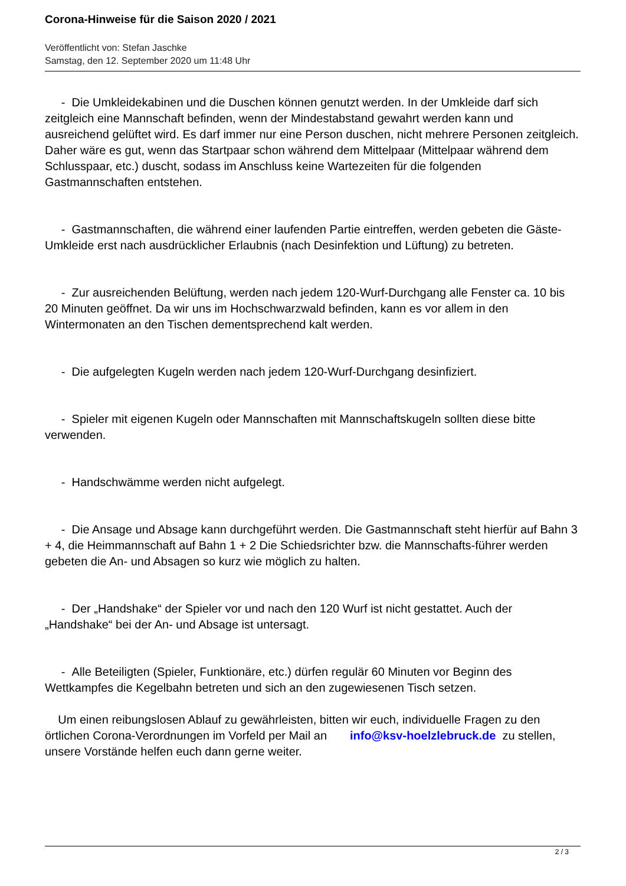Corona-Hinweise für die Saison 2020 / 2021
Veröffentlicht von: Stefan Jaschke
Samstag, den 12. September 2020 um 11:48 Uhr
- Die Umkleidekabinen und die Duschen können genutzt werden. In der Umkleide darf sich zeitgleich eine Mannschaft befinden, wenn der Mindestabstand gewahrt werden kann und ausreichend gelüftet wird. Es darf immer nur eine Person duschen, nicht mehrere Personen zeitgleich. Daher wäre es gut, wenn das Startpaar schon während dem Mittelpaar (Mittelpaar während dem Schlusspaar, etc.) duscht, sodass im Anschluss keine Wartezeiten für die folgenden Gastmannschaften entstehen.
- Gastmannschaften, die während einer laufenden Partie eintreffen, werden gebeten die Gäste-Umkleide erst nach ausdrücklicher Erlaubnis (nach Desinfektion und Lüftung) zu betreten.
- Zur ausreichenden Belüftung, werden nach jedem 120-Wurf-Durchgang alle Fenster ca. 10 bis 20 Minuten geöffnet. Da wir uns im Hochschwarzwald befinden, kann es vor allem in den Wintermonaten an den Tischen dementsprechend kalt werden.
- Die aufgelegten Kugeln werden nach jedem 120-Wurf-Durchgang desinfiziert.
- Spieler mit eigenen Kugeln oder Mannschaften mit Mannschaftskugeln sollten diese bitte verwenden.
- Handschwämme werden nicht aufgelegt.
- Die Ansage und Absage kann durchgeführt werden. Die Gastmannschaft steht hierfür auf Bahn 3 + 4, die Heimmannschaft auf Bahn 1 + 2 Die Schiedsrichter bzw. die Mannschafts-führer werden gebeten die An- und Absagen so kurz wie möglich zu halten.
- Der „Handshake“ der Spieler vor und nach den 120 Wurf ist nicht gestattet. Auch der „Handshake“ bei der An- und Absage ist untersagt.
- Alle Beteiligten (Spieler, Funktionäre, etc.) dürfen regulär 60 Minuten vor Beginn des Wettkampfes die Kegelbahn betreten und sich an den zugewiesenen Tisch setzen.
Um einen reibungslosen Ablauf zu gewährleisten, bitten wir euch, individuelle Fragen zu den örtlichen Corona-Verordnungen im Vorfeld per Mail an info@ksv-hoelzlebruck.de zu stellen, unsere Vorstände helfen euch dann gerne weiter.
2 / 3